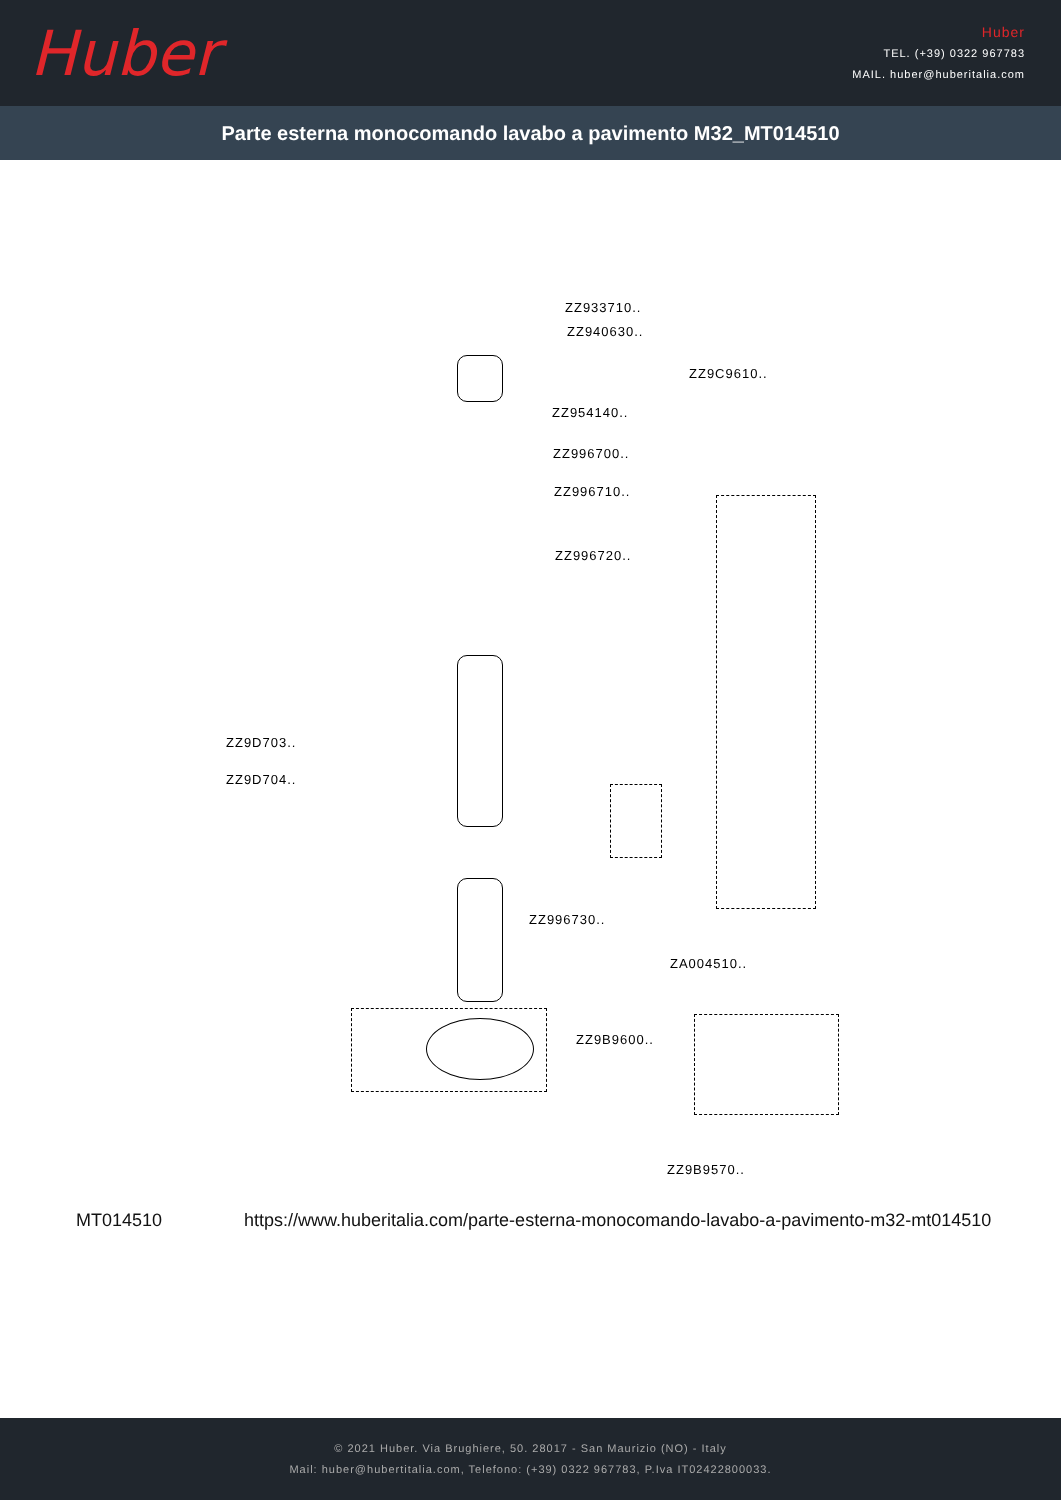Huber
Huber
TEL. (+39) 0322 967783
MAIL. huber@huberitalia.com
Parte esterna monocomando lavabo a pavimento M32_MT014510
ZZ933710..
ZZ940630..
ZZ9C9610..
ZZ954140..
ZZ996700..
ZZ996710..
ZZ996720..
ZZ9D703..
ZZ9D704..
ZZ996730..
ZA004510..
ZZ9B9600..
ZZ9B9570..
MT014510 https://www.huberitalia.com/parte-esterna-monocomando-lavabo-a-pavimento-m32-mt014510
© 2021 Huber. Via Brughiere, 50. 28017 - San Maurizio (NO) - Italy
Mail: huber@hubertitalia.com, Telefono: (+39) 0322 967783, P.Iva IT02422800033.